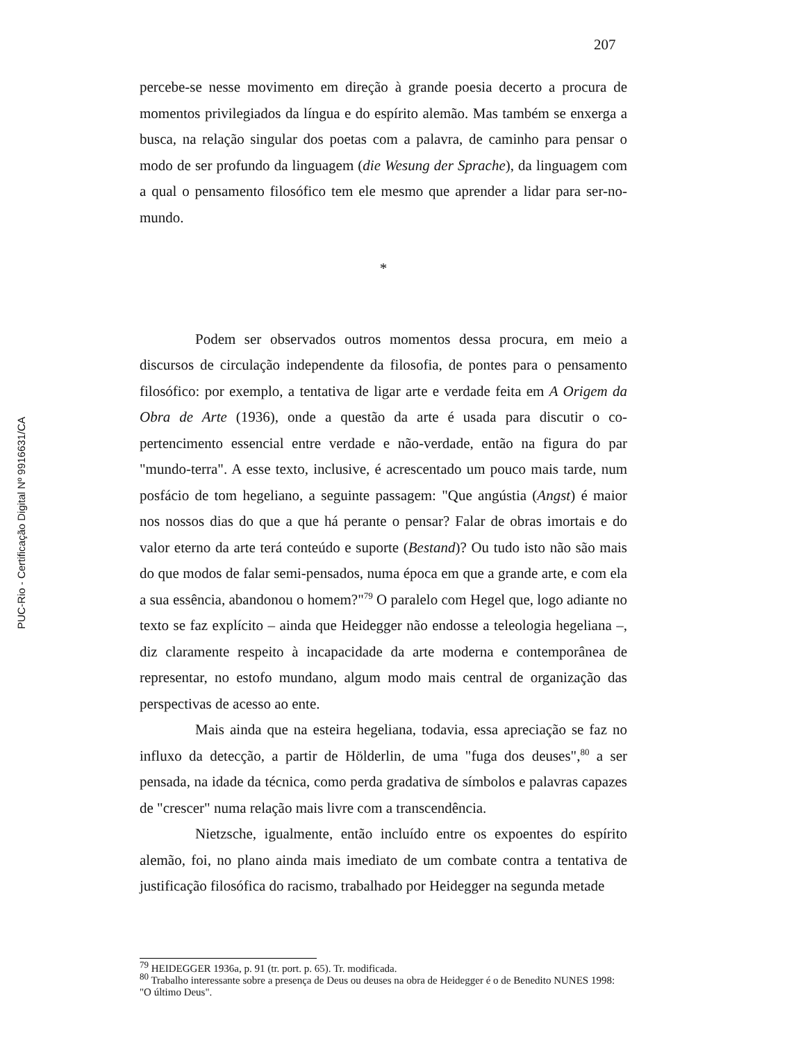207
percebe-se nesse movimento em direção à grande poesia decerto a procura de momentos privilegiados da língua e do espírito alemão. Mas também se enxerga a busca, na relação singular dos poetas com a palavra, de caminho para pensar o modo de ser profundo da linguagem (die Wesung der Sprache), da linguagem com a qual o pensamento filosófico tem ele mesmo que aprender a lidar para ser-no-mundo.
*
Podem ser observados outros momentos dessa procura, em meio a discursos de circulação independente da filosofia, de pontes para o pensamento filosófico: por exemplo, a tentativa de ligar arte e verdade feita em A Origem da Obra de Arte (1936), onde a questão da arte é usada para discutir o co-pertencimento essencial entre verdade e não-verdade, então na figura do par "mundo-terra". A esse texto, inclusive, é acrescentado um pouco mais tarde, num posfácio de tom hegeliano, a seguinte passagem: "Que angústia (Angst) é maior nos nossos dias do que a que há perante o pensar? Falar de obras imortais e do valor eterno da arte terá conteúdo e suporte (Bestand)? Ou tudo isto não são mais do que modos de falar semi-pensados, numa época em que a grande arte, e com ela a sua essência, abandonou o homem?"<sup>79</sup> O paralelo com Hegel que, logo adiante no texto se faz explícito – ainda que Heidegger não endosse a teleologia hegeliana –, diz claramente respeito à incapacidade da arte moderna e contemporânea de representar, no estofo mundano, algum modo mais central de organização das perspectivas de acesso ao ente.
Mais ainda que na esteira hegeliana, todavia, essa apreciação se faz no influxo da detecção, a partir de Hölderlin, de uma "fuga dos deuses",<sup>80</sup> a ser pensada, na idade da técnica, como perda gradativa de símbolos e palavras capazes de "crescer" numa relação mais livre com a transcendência.
Nietzsche, igualmente, então incluído entre os expoentes do espírito alemão, foi, no plano ainda mais imediato de um combate contra a tentativa de justificação filosófica do racismo, trabalhado por Heidegger na segunda metade
<sup>79</sup> HEIDEGGER 1936a, p. 91 (tr. port. p. 65). Tr. modificada.
<sup>80</sup> Trabalho interessante sobre a presença de Deus ou deuses na obra de Heidegger é o de Benedito NUNES 1998: "O último Deus".
PUC-Rio - Certificação Digital Nº 9916631/CA